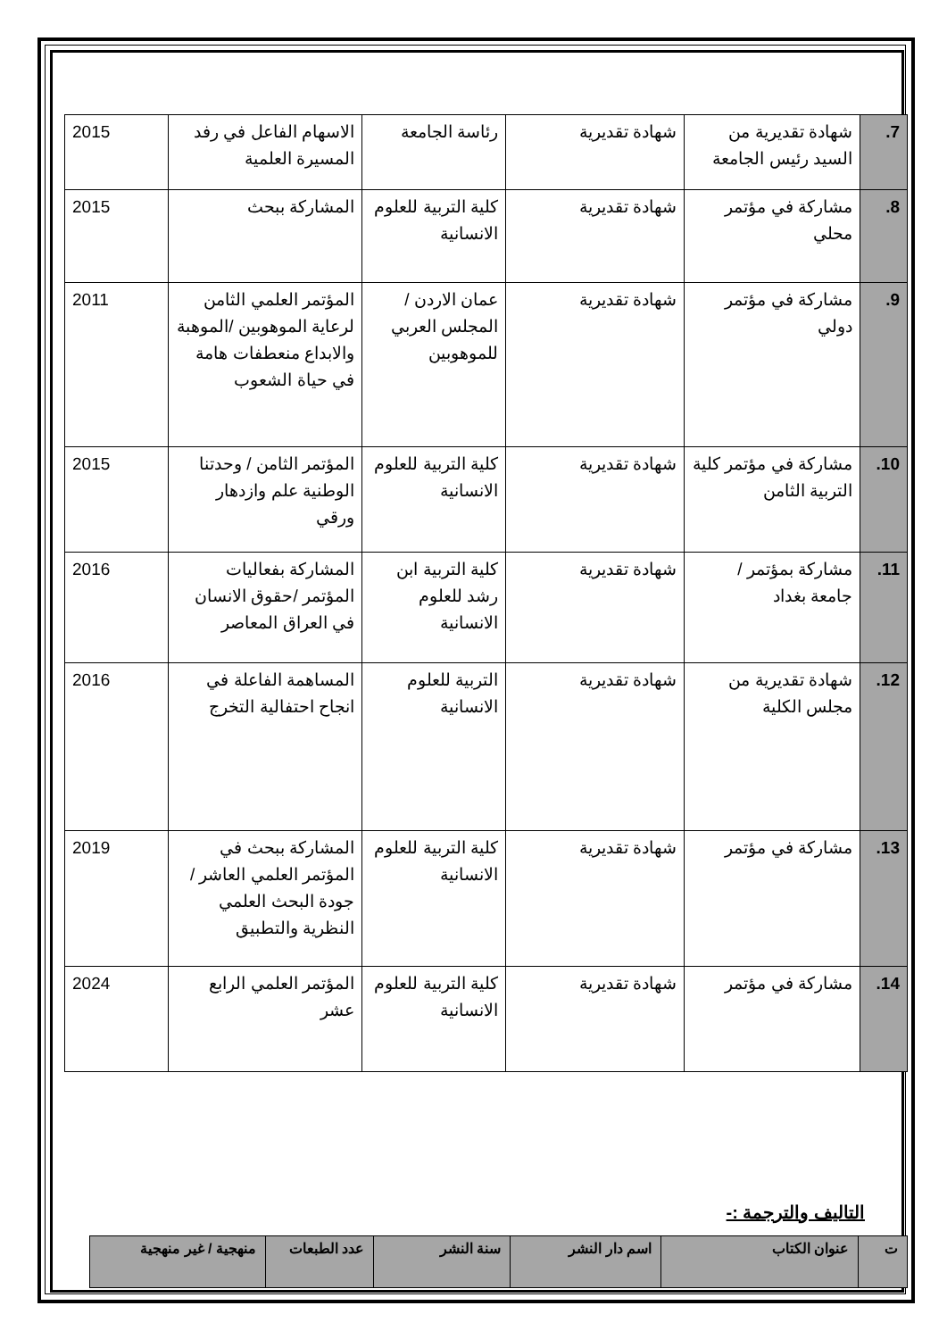| 7. | شهادة تقديرية من السيد رئيس الجامعة | شهادة تقديرية | رئاسة الجامعة | الاسهام الفاعل في رفد المسيرة العلمية | 2015 |
| 8. | مشاركة في مؤتمر محلي | شهادة تقديرية | كلية التربية للعلوم الانسانية | المشاركة ببحث | 2015 |
| 9. | مشاركة في مؤتمر دولي | شهادة تقديرية | عمان الاردن /المجلس العربي للموهوبين | المؤتمر العلمي الثامن لرعاية الموهوبين /الموهبة والابداع منعطفات هامة في حياة الشعوب | 2011 |
| 10. | مشاركة في مؤتمر كلية التربية الثامن | شهادة تقديرية | كلية التربية للعلوم الانسانية | المؤتمر الثامن / وحدتنا الوطنية علم وازدهار ورقي | 2015 |
| 11. | مشاركة بمؤتمر / جامعة بغداد | شهادة تقديرية | كلية التربية ابن رشد للعلوم الانسانية | المشاركة بفعاليات المؤتمر /حقوق الانسان في العراق المعاصر | 2016 |
| 12. | شهادة تقديرية من مجلس الكلية | شهادة تقديرية | التربية للعلوم الانسانية | المساهمة الفاعلة في انجاح احتفالية التخرج | 2016 |
| 13. | مشاركة في مؤتمر | شهادة تقديرية | كلية التربية للعلوم الانسانية | المشاركة ببحث في المؤتمر العلمي العاشر /جودة البحث العلمي النظرية والتطبيق | 2019 |
| 14. | مشاركة في مؤتمر | شهادة تقديرية | كلية التربية للعلوم الانسانية | المؤتمر العلمي الرابع عشر | 2024 |
التاليف والترجمة :-
| ت | عنوان الكتاب | اسم دار النشر | سنة النشر | عدد الطبعات | منهجية / غير منهجية |
| --- | --- | --- | --- | --- | --- |